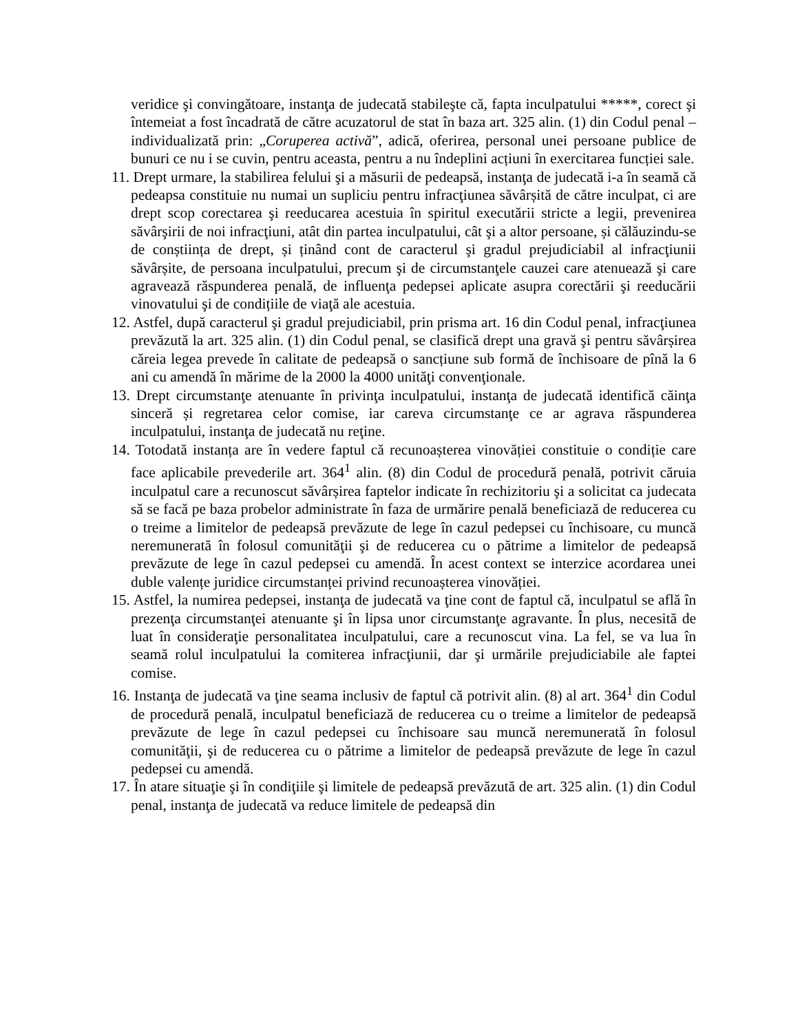veridice şi convingătoare, instanţa de judecată stabileşte că, fapta inculpatului *****, corect şi întemeiat a fost încadrată de către acuzatorul de stat în baza art. 325 alin. (1) din Codul penal – individualizată prin: „Coruperea activă”, adică, oferirea, personal unei persoane publice de bunuri ce nu i se cuvin, pentru aceasta, pentru a nu îndeplini acțiuni în exercitarea funcției sale.
11. Drept urmare, la stabilirea felului şi a măsurii de pedeapsă, instanţa de judecată i-a în seamă că pedeapsa constituie nu numai un supliciu pentru infracţiunea săvârșită de către inculpat, ci are drept scop corectarea şi reeducarea acestuia în spiritul executării stricte a legii, prevenirea săvârşirii de noi infracţiuni, atât din partea inculpatului, cât şi a altor persoane, și călăuzindu-se de conștiința de drept, și ținând cont de caracterul şi gradul prejudiciabil al infracţiunii săvârșite, de persoana inculpatului, precum şi de circumstanţele cauzei care atenuează şi care agravează răspunderea penală, de influenţa pedepsei aplicate asupra corectării şi reeducării vinovatului şi de condițiile de viaţă ale acestuia.
12. Astfel, după caracterul şi gradul prejudiciabil, prin prisma art. 16 din Codul penal, infracţiunea prevăzută la art. 325 alin. (1) din Codul penal, se clasifică drept una gravă şi pentru săvârșirea căreia legea prevede în calitate de pedeapsă o sancțiune sub formă de închisoare de pînă la 6 ani cu amendă în mărime de la 2000 la 4000 unităţi convenţionale.
13. Drept circumstanţe atenuante în privinţa inculpatului, instanţa de judecată identifică căinţa sinceră și regretarea celor comise, iar careva circumstanţe ce ar agrava răspunderea inculpatului, instanţa de judecată nu reţine.
14. Totodată instanța are în vedere faptul că recunoașterea vinovăției constituie o condiție care face aplicabile prevederile art. 364<sup>1</sup> alin. (8) din Codul de procedură penală, potrivit căruia inculpatul care a recunoscut săvârșirea faptelor indicate în rechizitoriu şi a solicitat ca judecata să se facă pe baza probelor administrate în faza de urmărire penală beneficiază de reducerea cu o treime a limitelor de pedeapsă prevăzute de lege în cazul pedepsei cu închisoare, cu muncă neremunerată în folosul comunităţii şi de reducerea cu o pătrime a limitelor de pedeapsă prevăzute de lege în cazul pedepsei cu amendă. În acest context se interzice acordarea unei duble valențe juridice circumstanței privind recunoașterea vinovăției.
15. Astfel, la numirea pedepsei, instanţa de judecată va ţine cont de faptul că, inculpatul se află în prezenţa circumstanţei atenuante şi în lipsa unor circumstanţe agravante. În plus, necesită de luat în consideraţie personalitatea inculpatului, care a recunoscut vina. La fel, se va lua în seamă rolul inculpatului la comiterea infracţiunii, dar şi urmările prejudiciabile ale faptei comise.
16. Instanţa de judecată va ţine seama inclusiv de faptul că potrivit alin. (8) al art. 364<sup>1</sup> din Codul de procedură penală, inculpatul beneficiază de reducerea cu o treime a limitelor de pedeapsă prevăzute de lege în cazul pedepsei cu închisoare sau muncă neremunerată în folosul comunităţii, şi de reducerea cu o pătrime a limitelor de pedeapsă prevăzute de lege în cazul pedepsei cu amendă.
17. În atare situaţie şi în condiţiile şi limitele de pedeapsă prevăzută de art. 325 alin. (1) din Codul penal, instanţa de judecată va reduce limitele de pedeapsă din